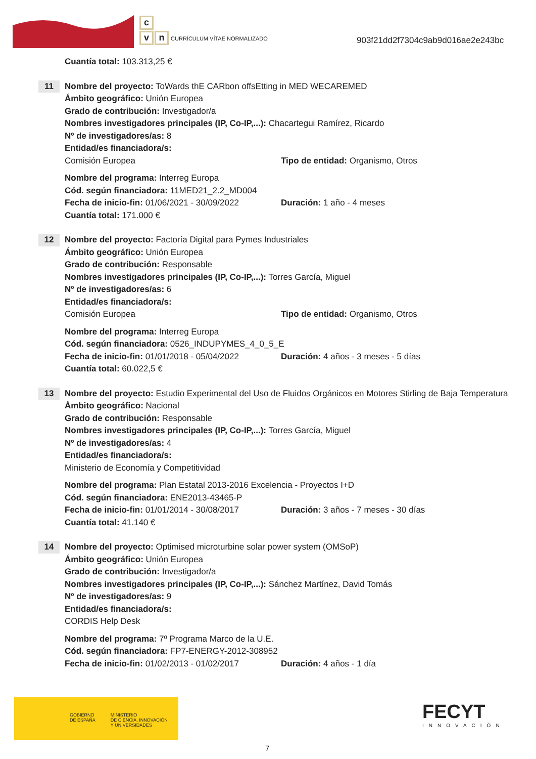c
vn CURRÍCULUM VÍTAE NORMALIZADO
903f21dd2f7304c9ab9d016ae2e243bc
Cuantía total: 103.313,25 €
11
Nombre del proyecto: ToWards thE CARbon offsEtting in MED WECAREMED
Ámbito geográfico: Unión Europea
Grado de contribución: Investigador/a
Nombres investigadores principales (IP, Co-IP,...): Chacartegui Ramírez, Ricardo
Nº de investigadores/as: 8
Entidad/es financiadora/s:
Comisión Europea Tipo de entidad: Organismo, Otros
Nombre del programa: Interreg Europa
Cód. según financiadora: 11MED21_2.2_MD004
Fecha de inicio-fin: 01/06/2021 - 30/09/2022
Duración: 1 año - 4 meses
Cuantía total: 171.000 €
12
Nombre del proyecto: Factoría Digital para Pymes Industriales
Ámbito geográfico: Unión Europea
Grado de contribución: Responsable
Nombres investigadores principales (IP, Co-IP,...): Torres García, Miguel
Nº de investigadores/as: 6
Entidad/es financiadora/s:
Comisión Europea Tipo de entidad: Organismo, Otros
Nombre del programa: Interreg Europa
Cód. según financiadora: 0526_INDUPYMES_4_0_5_E
Fecha de inicio-fin: 01/01/2018 - 05/04/2022
Duración: 4 años - 3 meses - 5 días
Cuantía total: 60.022,5 €
13
Nombre del proyecto: Estudio Experimental del Uso de Fluidos Orgánicos en Motores Stirling de Baja Temperatura
Ámbito geográfico: Nacional
Grado de contribución: Responsable
Nombres investigadores principales (IP, Co-IP,...): Torres García, Miguel
Nº de investigadores/as: 4
Entidad/es financiadora/s:
Ministerio de Economía y Competitividad
Nombre del programa: Plan Estatal 2013-2016 Excelencia - Proyectos I+D
Cód. según financiadora: ENE2013-43465-P
Fecha de inicio-fin: 01/01/2014 - 30/08/2017
Duración: 3 años - 7 meses - 30 días
Cuantía total: 41.140 €
14
Nombre del proyecto: Optimised microturbine solar power system (OMSoP)
Ámbito geográfico: Unión Europea
Grado de contribución: Investigador/a
Nombres investigadores principales (IP, Co-IP,...): Sánchez Martínez, David Tomás
Nº de investigadores/as: 9
Entidad/es financiadora/s:
CORDIS Help Desk
Nombre del programa: 7º Programa Marco de la U.E.
Cód. según financiadora: FP7-ENERGY-2012-308952
Fecha de inicio-fin: 01/02/2013 - 01/02/2017
Duración: 4 años - 1 día
GOBIERNO
DE ESPAÑA MINISTERIO
DE CIENCIA, INNOVACIÓN
Y UNIVERSIDADES
FECYT
INNOVACIÓN
7